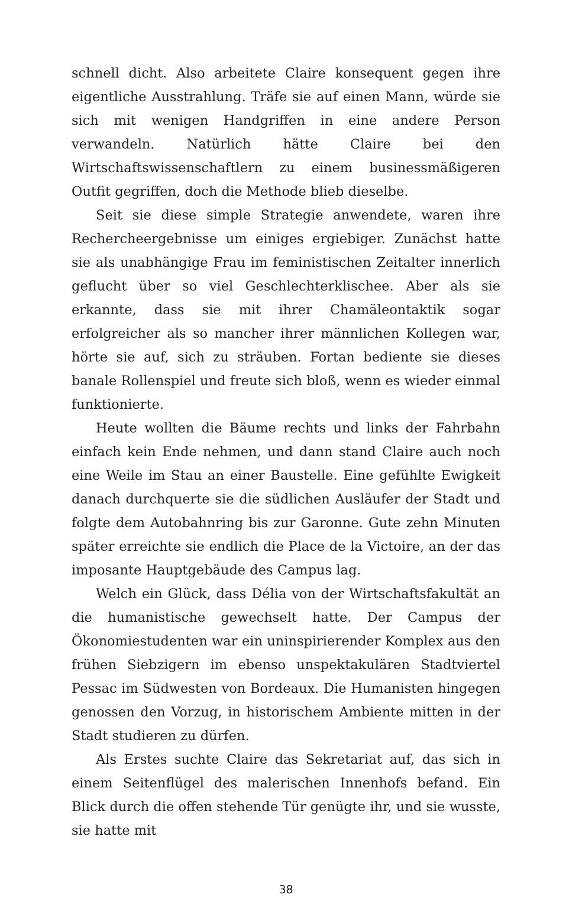schnell dicht. Also arbeitete Claire konsequent gegen ihre eigentliche Ausstrahlung. Träfe sie auf einen Mann, würde sie sich mit wenigen Handgriffen in eine andere Person verwandeln. Natürlich hätte Claire bei den Wirtschaftswissenschaftlern zu einem businessmäßigeren Outfit gegriffen, doch die Methode blieb dieselbe.
Seit sie diese simple Strategie anwendete, waren ihre Rechercheergebnisse um einiges ergiebiger. Zunächst hatte sie als unabhängige Frau im feministischen Zeitalter innerlich geflucht über so viel Geschlechterklischee. Aber als sie erkannte, dass sie mit ihrer Chamäleontaktik sogar erfolgreicher als so mancher ihrer männlichen Kollegen war, hörte sie auf, sich zu sträuben. Fortan bediente sie dieses banale Rollenspiel und freute sich bloß, wenn es wieder einmal funktionierte.
Heute wollten die Bäume rechts und links der Fahrbahn einfach kein Ende nehmen, und dann stand Claire auch noch eine Weile im Stau an einer Baustelle. Eine gefühlte Ewigkeit danach durchquerte sie die südlichen Ausläufer der Stadt und folgte dem Autobahnring bis zur Garonne. Gute zehn Minuten später erreichte sie endlich die Place de la Victoire, an der das imposante Hauptgebäude des Campus lag.
Welch ein Glück, dass Délia von der Wirtschaftsfakultät an die humanistische gewechselt hatte. Der Campus der Ökonomiestudenten war ein uninspirierender Komplex aus den frühen Siebzigern im ebenso unspektakulären Stadtviertel Pessac im Südwesten von Bordeaux. Die Humanisten hingegen genossen den Vorzug, in historischem Ambiente mitten in der Stadt studieren zu dürfen.
Als Erstes suchte Claire das Sekretariat auf, das sich in einem Seitenflügel des malerischen Innenhofs befand. Ein Blick durch die offen stehende Tür genügte ihr, und sie wusste, sie hatte mit
38